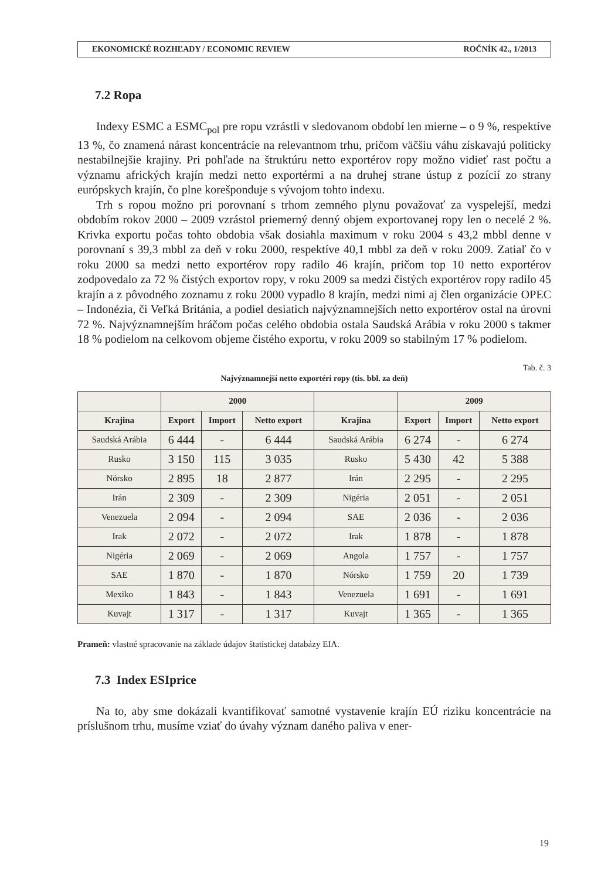EKONOMICKÉ ROZHĽADY / ECONOMIC REVIEW ROČNÍK 42., 1/2013
7.2 Ropa
Indexy ESMC a ESMC<sub>pol</sub> pre ropu vzrástli v sledovanom období len mierne – o 9 %, respektíve 13 %, čo znamená nárast koncentrácie na relevantnom trhu, pričom väčšiu váhu získavajú politicky nestabilnejšie krajiny. Pri pohľade na štruktúru netto exportérov ropy možno vidieť rast počtu a významu afrických krajín medzi netto exportérmi a na druhej strane ústup z pozícií zo strany európskych krajín, čo plne korešponduje s vývojom tohto indexu.
Trh s ropou možno pri porovnaní s trhom zemného plynu považovať za vyspelejší, medzi obdobím rokov 2000 – 2009 vzrástol priemerný denný objem exportovanej ropy len o necelé 2 %. Krivka exportu počas tohto obdobia však dosiahla maximum v roku 2004 s 43,2 mbbl denne v porovnaní s 39,3 mbbl za deň v roku 2000, respektíve 40,1 mbbl za deň v roku 2009. Zatiaľ čo v roku 2000 sa medzi netto exportérov ropy radilo 46 krajín, pričom top 10 netto exportérov zodpovedalo za 72 % čistých exportov ropy, v roku 2009 sa medzi čistých exportérov ropy radilo 45 krajín a z pôvodného zoznamu z roku 2000 vypadlo 8 krajín, medzi nimi aj člen organizácie OPEC – Indonézia, či Veľká Británia, a podiel desiatich najvýznamnejších netto exportérov ostal na úrovni 72 %. Najvýznamnejším hráčom počas celého obdobia ostala Saudská Arábia v roku 2000 s takmer 18 % podielom na celkovom objeme čistého exportu, v roku 2009 so stabilným 17 % podielom.
Tab. č. 3
Najvýznamnejší netto exportéri ropy (tis. bbl. za deň)
| | 2000 | | | | 2009 | | |
| --- | --- | --- | --- | --- | --- | --- | --- |
| Krajina | Export | Import | Netto export | Krajina | Export | Import | Netto export |
| Saudská Arábia | 6 444 | - | 6 444 | Saudská Arábia | 6 274 | - | 6 274 |
| Rusko | 3 150 | 115 | 3 035 | Rusko | 5 430 | 42 | 5 388 |
| Nórsko | 2 895 | 18 | 2 877 | Irán | 2 295 | - | 2 295 |
| Irán | 2 309 | - | 2 309 | Nigéria | 2 051 | - | 2 051 |
| Venezuela | 2 094 | - | 2 094 | SAE | 2 036 | - | 2 036 |
| Irak | 2 072 | - | 2 072 | Irak | 1 878 | - | 1 878 |
| Nigéria | 2 069 | - | 2 069 | Angola | 1 757 | - | 1 757 |
| SAE | 1 870 | - | 1 870 | Nórsko | 1 759 | 20 | 1 739 |
| Mexiko | 1 843 | - | 1 843 | Venezuela | 1 691 | - | 1 691 |
| Kuvajt | 1 317 | - | 1 317 | Kuvajt | 1 365 | - | 1 365 |
Prameň: vlastné spracovanie na základe údajov štatistickej databázy EIA.
7.3 Index ESIprice
Na to, aby sme dokázali kvantifikovať samotné vystavenie krajín EÚ riziku koncentrácie na príslušnom trhu, musíme vziať do úvahy význam daného paliva v ener-
19